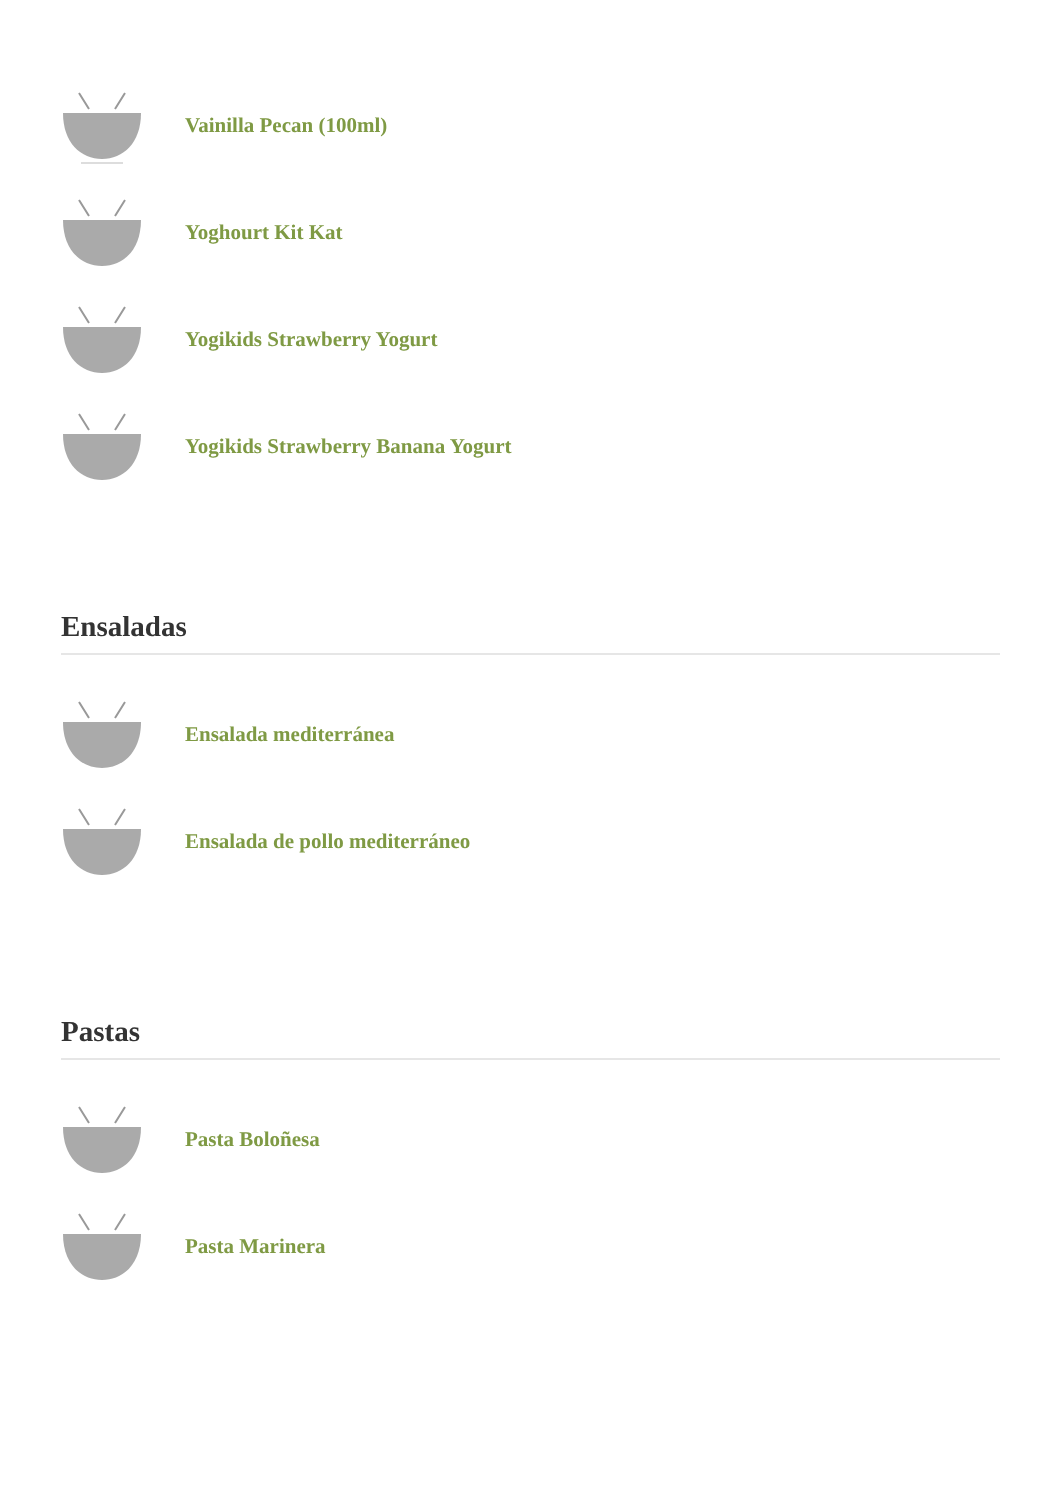Vainilla Pecan (100ml)
Yoghourt Kit Kat
Yogikids Strawberry Yogurt
Yogikids Strawberry Banana Yogurt
Ensaladas
Ensalada mediterránea
Ensalada de pollo mediterráneo
Pastas
Pasta Boloñesa
Pasta Marinera